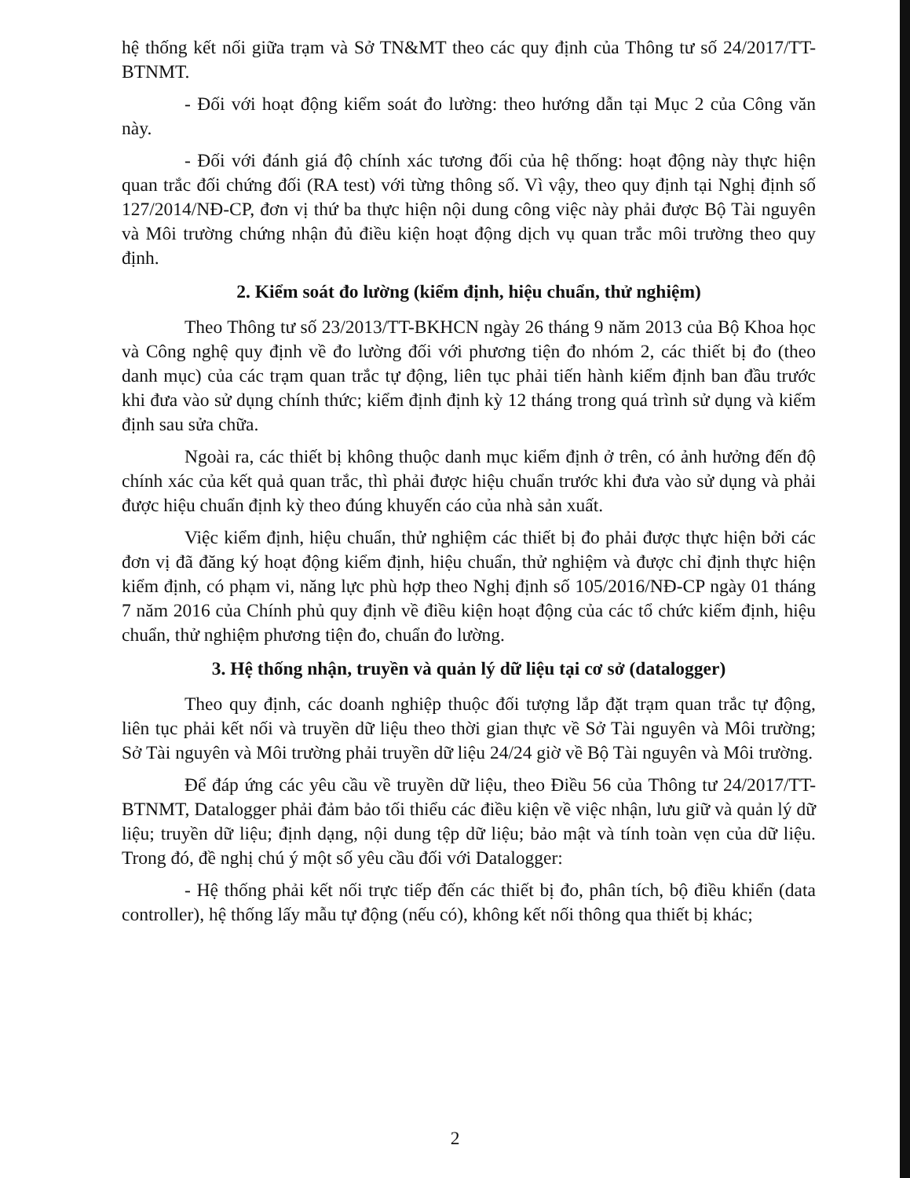hệ thống kết nối giữa trạm và Sở TN&MT theo các quy định của Thông tư số 24/2017/TT-BTNMT.
- Đối với hoạt động kiểm soát đo lường: theo hướng dẫn tại Mục 2 của Công văn này.
- Đối với đánh giá độ chính xác tương đối của hệ thống: hoạt động này thực hiện quan trắc đối chứng đối (RA test) với từng thông số. Vì vậy, theo quy định tại Nghị định số 127/2014/NĐ-CP, đơn vị thứ ba thực hiện nội dung công việc này phải được Bộ Tài nguyên và Môi trường chứng nhận đủ điều kiện hoạt động dịch vụ quan trắc môi trường theo quy định.
2. Kiểm soát đo lường (kiểm định, hiệu chuẩn, thử nghiệm)
Theo Thông tư số 23/2013/TT-BKHCN ngày 26 tháng 9 năm 2013 của Bộ Khoa học và Công nghệ quy định về đo lường đối với phương tiện đo nhóm 2, các thiết bị đo (theo danh mục) của các trạm quan trắc tự động, liên tục phải tiến hành kiểm định ban đầu trước khi đưa vào sử dụng chính thức; kiểm định định kỳ 12 tháng trong quá trình sử dụng và kiểm định sau sửa chữa.
Ngoài ra, các thiết bị không thuộc danh mục kiểm định ở trên, có ảnh hưởng đến độ chính xác của kết quả quan trắc, thì phải được hiệu chuẩn trước khi đưa vào sử dụng và phải được hiệu chuẩn định kỳ theo đúng khuyến cáo của nhà sản xuất.
Việc kiểm định, hiệu chuẩn, thử nghiệm các thiết bị đo phải được thực hiện bởi các đơn vị đã đăng ký hoạt động kiểm định, hiệu chuẩn, thử nghiệm và được chỉ định thực hiện kiểm định, có phạm vi, năng lực phù hợp theo Nghị định số 105/2016/NĐ-CP ngày 01 tháng 7 năm 2016 của Chính phủ quy định về điều kiện hoạt động của các tổ chức kiểm định, hiệu chuẩn, thử nghiệm phương tiện đo, chuẩn đo lường.
3. Hệ thống nhận, truyền và quản lý dữ liệu tại cơ sở (datalogger)
Theo quy định, các doanh nghiệp thuộc đối tượng lắp đặt trạm quan trắc tự động, liên tục phải kết nối và truyền dữ liệu theo thời gian thực về Sở Tài nguyên và Môi trường; Sở Tài nguyên và Môi trường phải truyền dữ liệu 24/24 giờ về Bộ Tài nguyên và Môi trường.
Để đáp ứng các yêu cầu về truyền dữ liệu, theo Điều 56 của Thông tư 24/2017/TT-BTNMT, Datalogger phải đảm bảo tối thiểu các điều kiện về việc nhận, lưu giữ và quản lý dữ liệu; truyền dữ liệu; định dạng, nội dung tệp dữ liệu; bảo mật và tính toàn vẹn của dữ liệu. Trong đó, đề nghị chú ý một số yêu cầu đối với Datalogger:
- Hệ thống phải kết nối trực tiếp đến các thiết bị đo, phân tích, bộ điều khiển (data controller), hệ thống lấy mẫu tự động (nếu có), không kết nối thông qua thiết bị khác;
2